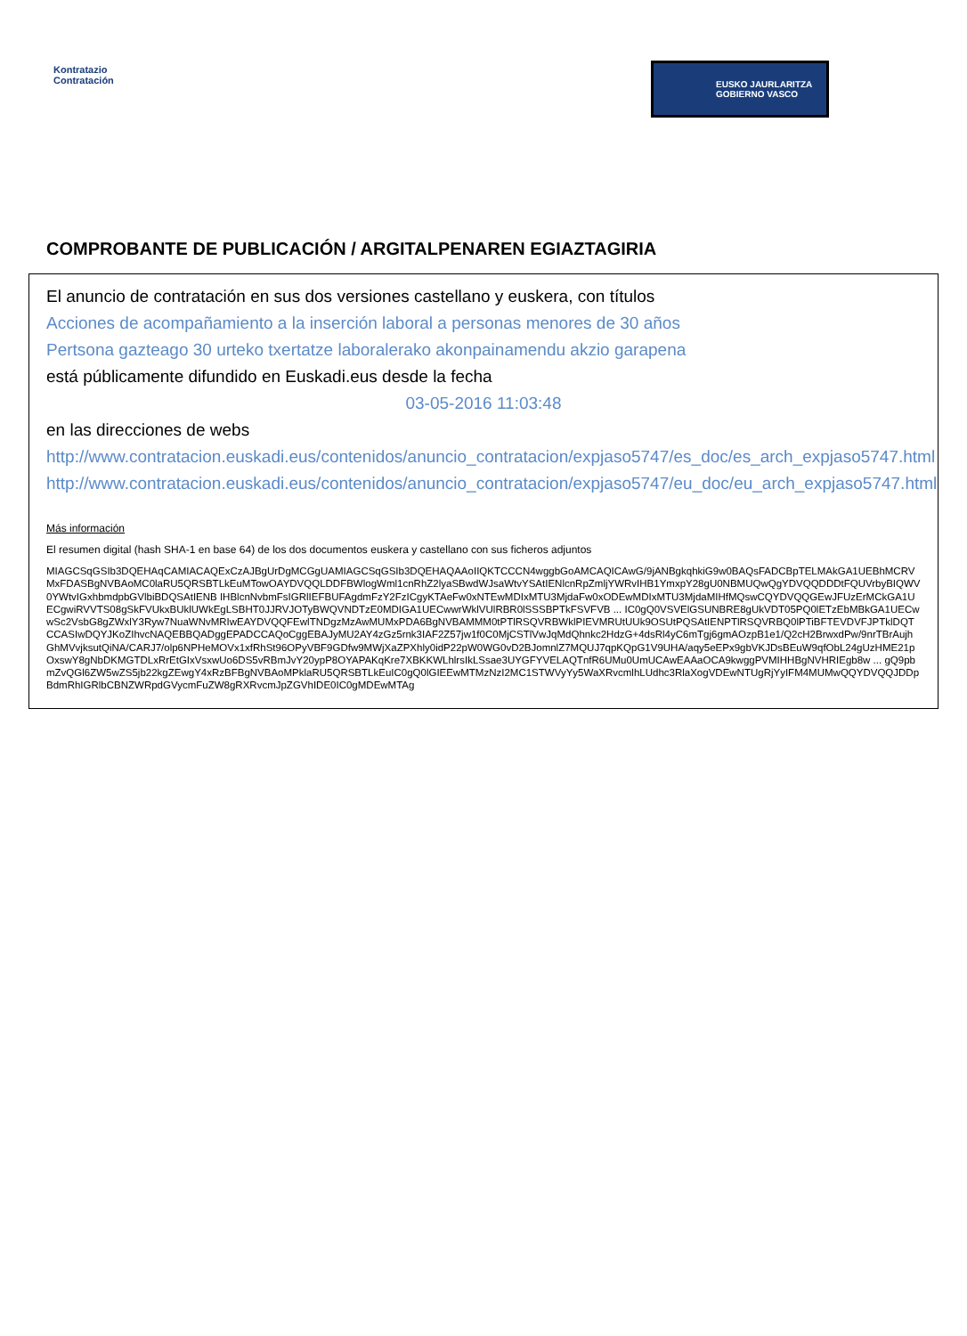Kontratazio
Contratación
EUSKO JAURLARITZA
GOBIERNO VASCO
COMPROBANTE DE PUBLICACIÓN / ARGITALPENAREN EGIAZTAGIRIA
El anuncio de contratación en sus dos versiones castellano y euskera, con títulos
Acciones de acompañamiento a la inserción laboral a personas menores de 30 años
Pertsona gazteago 30 urteko txertatze laboralerako akonpainamendu akzio garapena
está públicamente difundido en Euskadi.eus desde la fecha
03-05-2016 11:03:48
en las direcciones de webs
http://www.contratacion.euskadi.eus/contenidos/anuncio_contratacion/expjaso5747/es_doc/es_arch_expjaso5747.html
http://www.contratacion.euskadi.eus/contenidos/anuncio_contratacion/expjaso5747/eu_doc/eu_arch_expjaso5747.html
Más información
El resumen digital (hash SHA-1 en base 64) de los dos documentos euskera y castellano con sus ficheros adjuntos
MIAGCSqGSIb3DQEHAqCAMIACAQExCzAJBgUrDgMCGgUAMIAGCSqGSIb3DQEHAQAAoIIQKTCCCN4wggbGoAMCAQICAwG/9jANBgkqhkiG9w0BAQsFADCBpTELMAkGA1UEBhMCRVMxFDASBgNVBAoMC0laRU5QRSBTLkEuMTowOAYDVQQLDDFBWlogWml1cnRhZ2lyaSBwdWJsaWtvYSAtIENlcnRpZmljYWRvIHB1YmxpY28gU0NBMUQwQgYDVQQDDDtFQUVrbyBIQWV0YWtvIGxhbmdpbGVlbiBDQSAtIENB IHBlcnNvbmFsIGRlIEFBUFAgdmFzY2FzICgyKTAeFw0xNTEwMDIxMTU3MjdaFw0xODEwMDIxMTU3MjdaMIHfMQswCQYDVQQGEwJFUzErMCkGA1UECgwiRVVTS08gSkFVUkxBUklUWkEgLSBHT0JJRVJOTyBWQVNDTzE0MDIGA1UECwwrWklVUlRBR0lSSSBPTkFSVFVB ... IC0gQ0VSVElGSUNBRE8gUkVDT05PQ0lETzEbMBkGA1UECwwSc2VsbG8gZWxlY3Ryw7NuaWNvMRIwEAYDVQQFEwlTNDgzMzAwMUMxPDA6BgNVBAMMM0tPTlRSQVRBWklPIEVMRUtUUk9OSUtPQSAtIENPTlRSQVRBQ0lPTiBFTEVDVFJPTklDQTCCASIwDQYJKoZIhvcNAQEBBQADggEPADCCAQoCggEBAJyMU2AY4zGz5rnk3IAF2Z57jw1f0C0MjCSTlVwJqMdQhnkc2HdzG+4dsRl4yC6mTgj6gmAOzpB1e1/Q2cH2BrwxdPw/9nrTBrAujhGhMVvjksutQiNA/CARJ7/olp6NPHeMOVx1xfRhSt96OPyVBF9GDfw9MWjXaZPXhly0idP22pW0WG0vD2BJomnlZ7MQUJ7qpKQpG1V9UHA/aqy5eEPx9gbVKJDsBEuW9qfObL24gUzHME21pOxswY8gNbDKMGTDLxRrEtGIxVsxwUo6DS5vRBmJvY20ypP8OYAPAKqKre7XBKKWLhlrsIkLSsae3UYGFYVELAQTnfR6UMu0UmUCAwEAAaOCA9kwggPVMIHHBgNVHRIEgb8w ... gQ9pbmZvQGl6ZW5wZS5jb22kgZEwgY4xRzBFBgNVBAoMPklaRU5QRSBTLkEuIC0gQ0lGIEEwMTMzNzI2MC1STWVyYy5WaXRvcmlhLUdhc3RlaXogVDEwNTUgRjYyIFM4MUMwQQYDVQQJDDpBdmRhIGRlbCBNZWRpdGVycmFuZW8gRXRvcmJpZGVhIDE0IC0gMDEwMTAg